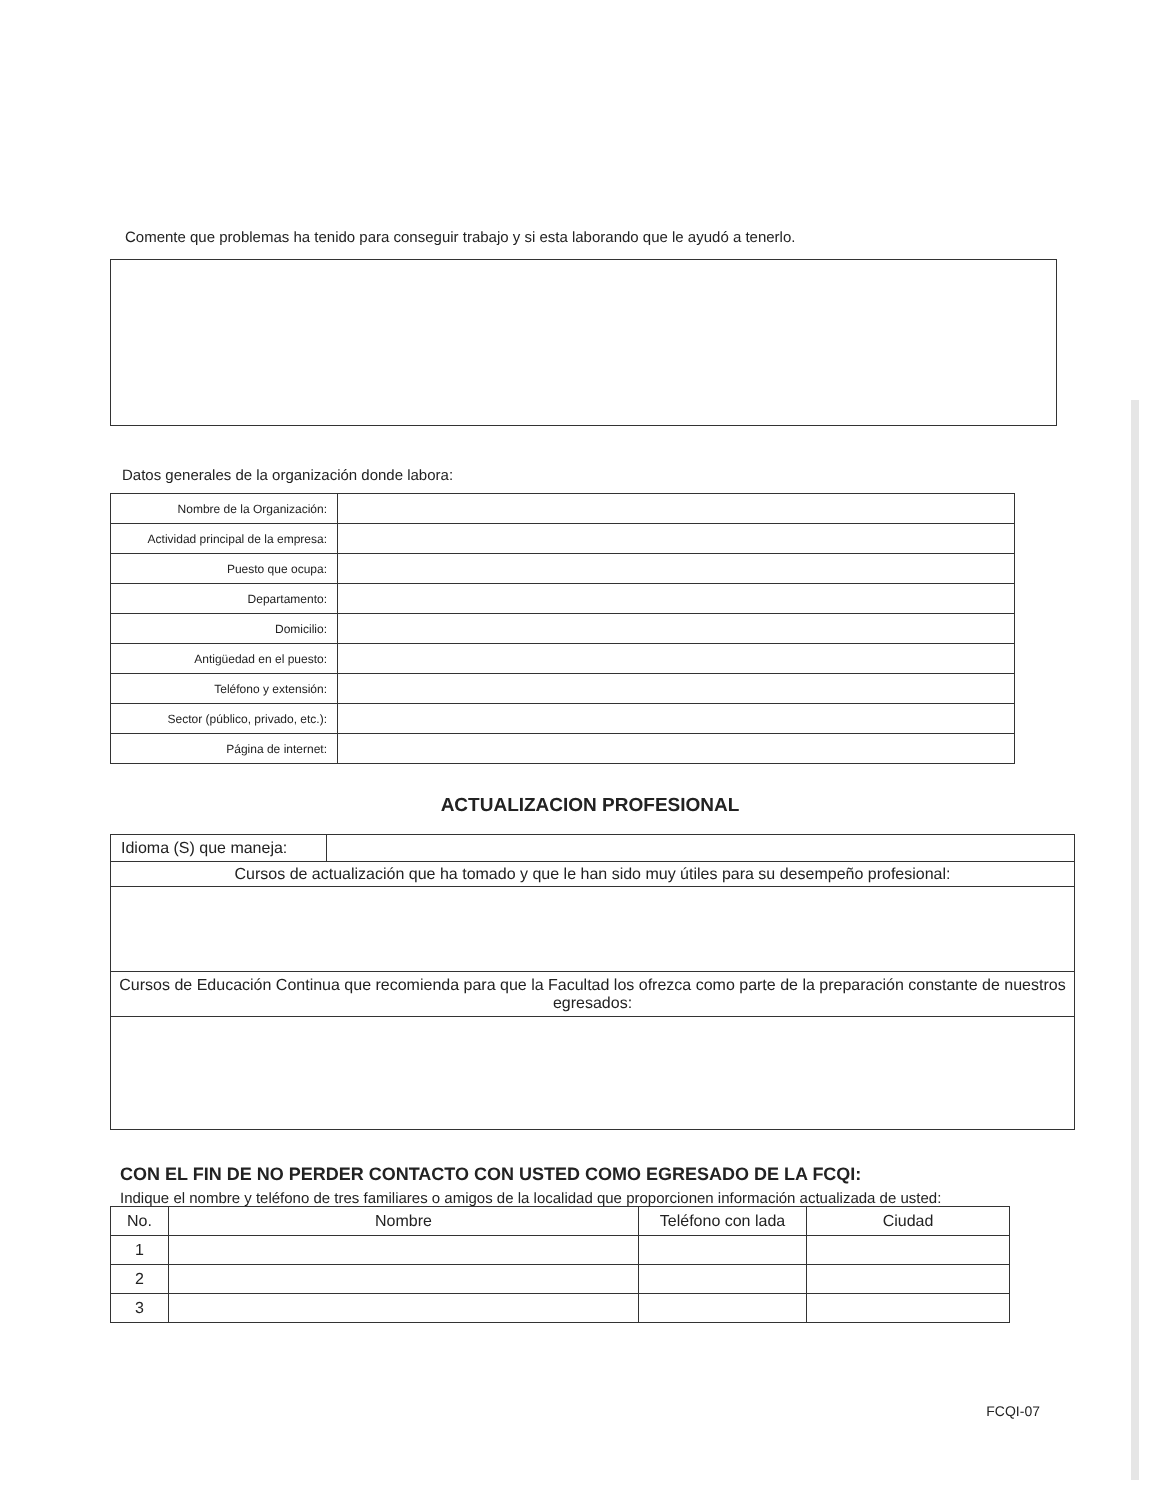Comente que problemas ha tenido para conseguir trabajo y si esta laborando que le ayudó a tenerlo.
Datos generales de la organización donde labora:
| Nombre de la Organización: | |
| Actividad principal de la empresa: | |
| Puesto que ocupa: | |
| Departamento: | |
| Domicilio: | |
| Antigüedad en el puesto: | |
| Teléfono y extensión: | |
| Sector (público, privado, etc.): | |
| Página de internet: | |
ACTUALIZACION PROFESIONAL
| Idioma (S) que maneja: | |
| Cursos de actualización que ha tomado y que le han sido muy útiles para su desempeño profesional: | |
| Cursos de Educación Continua que recomienda para que la Facultad los ofrezca como parte de la preparación constante de nuestros egresados: | |
CON EL FIN DE NO PERDER CONTACTO CON USTED COMO EGRESADO DE LA FCQI:
Indique el nombre y teléfono de tres familiares o amigos de la localidad que proporcionen información actualizada de usted:
| No. | Nombre | Teléfono con lada | Ciudad |
| --- | --- | --- | --- |
| 1 | | | |
| 2 | | | |
| 3 | | | |
FCQI-07